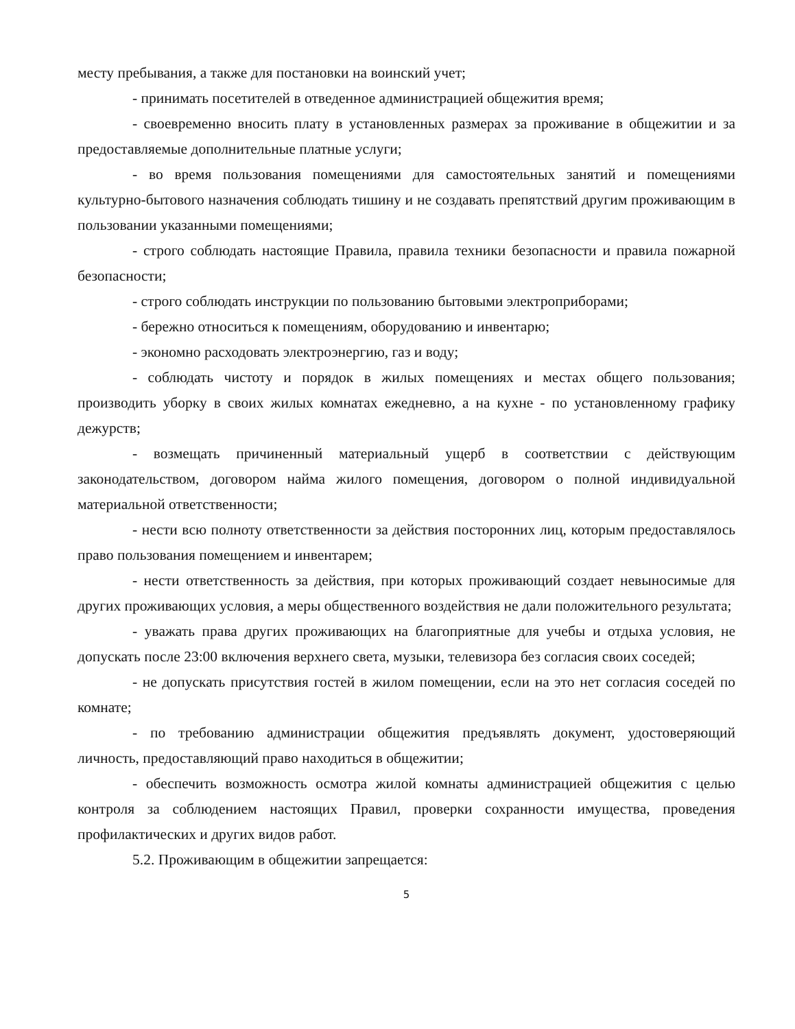месту пребывания, а также для постановки на воинский учет;
- принимать посетителей в отведенное администрацией общежития время;
- своевременно вносить плату в установленных размерах за проживание в общежитии и за предоставляемые дополнительные платные услуги;
- во время пользования помещениями для самостоятельных занятий и помещениями культурно-бытового назначения соблюдать тишину и не создавать препятствий другим проживающим в пользовании указанными помещениями;
- строго соблюдать настоящие Правила, правила техники безопасности и правила пожарной безопасности;
- строго соблюдать инструкции по пользованию бытовыми электроприборами;
- бережно относиться к помещениям, оборудованию и инвентарю;
- экономно расходовать электроэнергию, газ и воду;
- соблюдать чистоту и порядок в жилых помещениях и местах общего пользования; производить уборку в своих жилых комнатах ежедневно, а на кухне - по установленному графику дежурств;
- возмещать причиненный материальный ущерб в соответствии с действующим законодательством, договором найма жилого помещения, договором о полной индивидуальной материальной ответственности;
- нести всю полноту ответственности за действия посторонних лиц, которым предоставлялось право пользования помещением и инвентарем;
- нести ответственность за действия, при которых проживающий создает невыносимые для других проживающих условия, а меры общественного воздействия не дали положительного результата;
- уважать права других проживающих на благоприятные для учебы и отдыха условия, не допускать после 23:00 включения верхнего света, музыки, телевизора без согласия своих соседей;
- не допускать присутствия гостей в жилом помещении, если на это нет согласия соседей по комнате;
- по требованию администрации общежития предъявлять документ, удостоверяющий личность, предоставляющий право находиться в общежитии;
- обеспечить возможность осмотра жилой комнаты администрацией общежития с целью контроля за соблюдением настоящих Правил, проверки сохранности имущества, проведения профилактических и других видов работ.
5.2. Проживающим в общежитии запрещается:
5